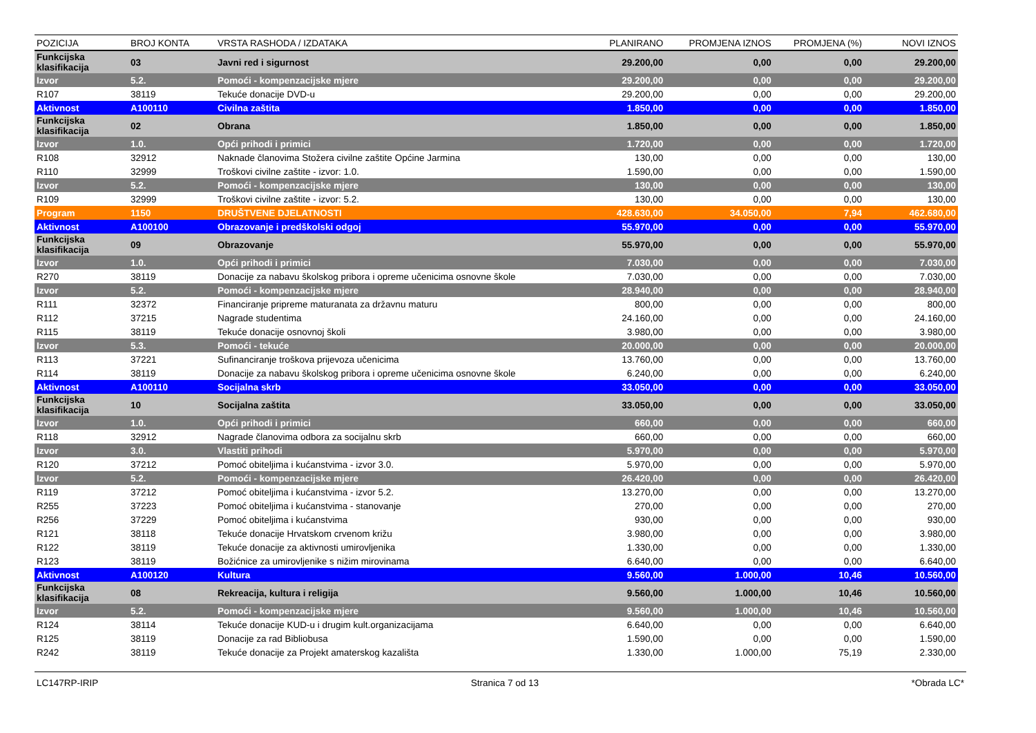| POZICIJA | BROJ KONTA | VRSTA RASHODA / IZDATAKA | PLANIRANO | PROMJENA IZNOS | PROMJENA (%) | NOVI IZNOS |
| --- | --- | --- | --- | --- | --- | --- |
| Funkcijska klasifikacija | 03 | Javni red i sigurnost | 29.200,00 | 0,00 | 0,00 | 29.200,00 |
| Izvor | 5.2. | Pomoći - kompenzacijske mjere | 29.200,00 | 0,00 | 0,00 | 29.200,00 |
| R107 | 38119 | Tekuće donacije DVD-u | 29.200,00 | 0,00 | 0,00 | 29.200,00 |
| Aktivnost | A100110 | Civilna zaštita | 1.850,00 | 0,00 | 0,00 | 1.850,00 |
| Funkcijska klasifikacija | 02 | Obrana | 1.850,00 | 0,00 | 0,00 | 1.850,00 |
| Izvor | 1.0. | Opći prihodi i primici | 1.720,00 | 0,00 | 0,00 | 1.720,00 |
| R108 | 32912 | Naknade članovima Stožera civilne zaštite Općine Jarmina | 130,00 | 0,00 | 0,00 | 130,00 |
| R110 | 32999 | Troškovi civilne zaštite - izvor: 1.0. | 1.590,00 | 0,00 | 0,00 | 1.590,00 |
| Izvor | 5.2. | Pomoći - kompenzacijske mjere | 130,00 | 0,00 | 0,00 | 130,00 |
| R109 | 32999 | Troškovi civilne zaštite - izvor: 5.2. | 130,00 | 0,00 | 0,00 | 130,00 |
| Program | 1150 | DRUŠTVENE DJELATNOSTI | 428.630,00 | 34.050,00 | 7,94 | 462.680,00 |
| Aktivnost | A100100 | Obrazovanje i predškolski odgoj | 55.970,00 | 0,00 | 0,00 | 55.970,00 |
| Funkcijska klasifikacija | 09 | Obrazovanje | 55.970,00 | 0,00 | 0,00 | 55.970,00 |
| Izvor | 1.0. | Opći prihodi i primici | 7.030,00 | 0,00 | 0,00 | 7.030,00 |
| R270 | 38119 | Donacije za nabavu školskog pribora i opreme učenicima osnovne škole | 7.030,00 | 0,00 | 0,00 | 7.030,00 |
| Izvor | 5.2. | Pomoći - kompenzacijske mjere | 28.940,00 | 0,00 | 0,00 | 28.940,00 |
| R111 | 32372 | Financiranje pripreme maturanata za državnu maturu | 800,00 | 0,00 | 0,00 | 800,00 |
| R112 | 37215 | Nagrade studentima | 24.160,00 | 0,00 | 0,00 | 24.160,00 |
| R115 | 38119 | Tekuće donacije osnovnoj školi | 3.980,00 | 0,00 | 0,00 | 3.980,00 |
| Izvor | 5.3. | Pomoći - tekuće | 20.000,00 | 0,00 | 0,00 | 20.000,00 |
| R113 | 37221 | Sufinanciranje troškova prijevoza učenicima | 13.760,00 | 0,00 | 0,00 | 13.760,00 |
| R114 | 38119 | Donacije za nabavu školskog pribora i opreme učenicima osnovne škole | 6.240,00 | 0,00 | 0,00 | 6.240,00 |
| Aktivnost | A100110 | Socijalna skrb | 33.050,00 | 0,00 | 0,00 | 33.050,00 |
| Funkcijska klasifikacija | 10 | Socijalna zaštita | 33.050,00 | 0,00 | 0,00 | 33.050,00 |
| Izvor | 1.0. | Opći prihodi i primici | 660,00 | 0,00 | 0,00 | 660,00 |
| R118 | 32912 | Nagrade članovima odbora za socijalnu skrb | 660,00 | 0,00 | 0,00 | 660,00 |
| Izvor | 3.0. | Vlastiti prihodi | 5.970,00 | 0,00 | 0,00 | 5.970,00 |
| R120 | 37212 | Pomoć obiteljima i kućanstvima - izvor 3.0. | 5.970,00 | 0,00 | 0,00 | 5.970,00 |
| Izvor | 5.2. | Pomoći - kompenzacijske mjere | 26.420,00 | 0,00 | 0,00 | 26.420,00 |
| R119 | 37212 | Pomoć obiteljima i kućanstvima - izvor 5.2. | 13.270,00 | 0,00 | 0,00 | 13.270,00 |
| R255 | 37223 | Pomoć obiteljima i kućanstvima - stanovanje | 270,00 | 0,00 | 0,00 | 270,00 |
| R256 | 37229 | Pomoć obiteljima i kućanstvima | 930,00 | 0,00 | 0,00 | 930,00 |
| R121 | 38118 | Tekuće donacije Hrvatskom crvenom križu | 3.980,00 | 0,00 | 0,00 | 3.980,00 |
| R122 | 38119 | Tekuće donacije za aktivnosti umirovljenika | 1.330,00 | 0,00 | 0,00 | 1.330,00 |
| R123 | 38119 | Božićnice za umirovljenike s nižim mirovinama | 6.640,00 | 0,00 | 0,00 | 6.640,00 |
| Aktivnost | A100120 | Kultura | 9.560,00 | 1.000,00 | 10,46 | 10.560,00 |
| Funkcijska klasifikacija | 08 | Rekreacija, kultura i religija | 9.560,00 | 1.000,00 | 10,46 | 10.560,00 |
| Izvor | 5.2. | Pomoći - kompenzacijske mjere | 9.560,00 | 1.000,00 | 10,46 | 10.560,00 |
| R124 | 38114 | Tekuće donacije KUD-u i drugim kult.organizacijama | 6.640,00 | 0,00 | 0,00 | 6.640,00 |
| R125 | 38119 | Donacije za rad Bibliobusa | 1.590,00 | 0,00 | 0,00 | 1.590,00 |
| R242 | 38119 | Tekuće donacije za Projekt amaterskog kazališta | 1.330,00 | 1.000,00 | 75,19 | 2.330,00 |
LC147RP-IRIP Stranica 7 od 13 *Obrada LC*